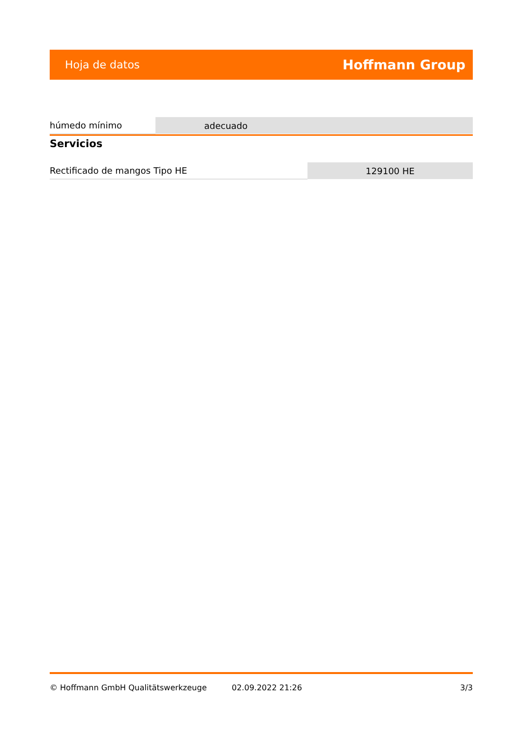Hoja de datos Hoffmann Group
| húmedo mínimo | adecuado |
Servicios
| Rectificado de mangos Tipo HE | 129100 HE |
© Hoffmann GmbH Qualitätswerkzeuge 02.09.2022 21:26 3/3